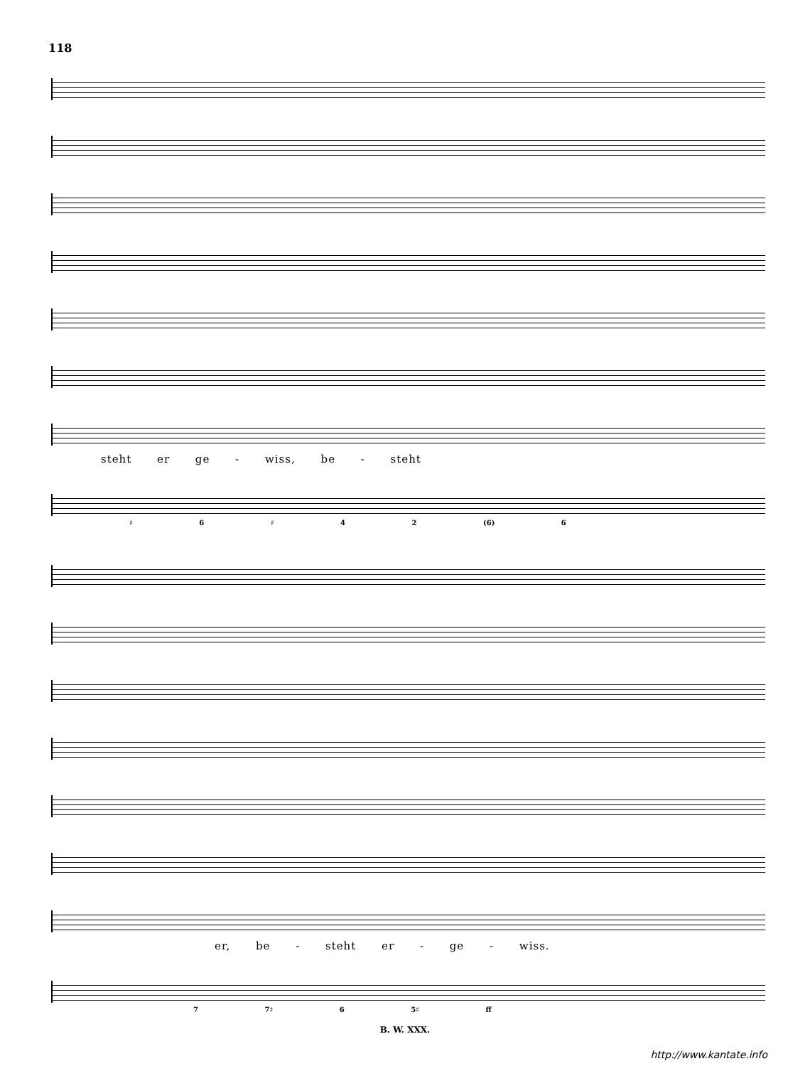118
steht er ge - wiss, be - steht
♯ 6 ♯ 4 2 (6) 6
er, be - steht er - ge - wiss.
7 7♯ 6 5♯ ff
B. W. XXX.
http://www.kantate.info